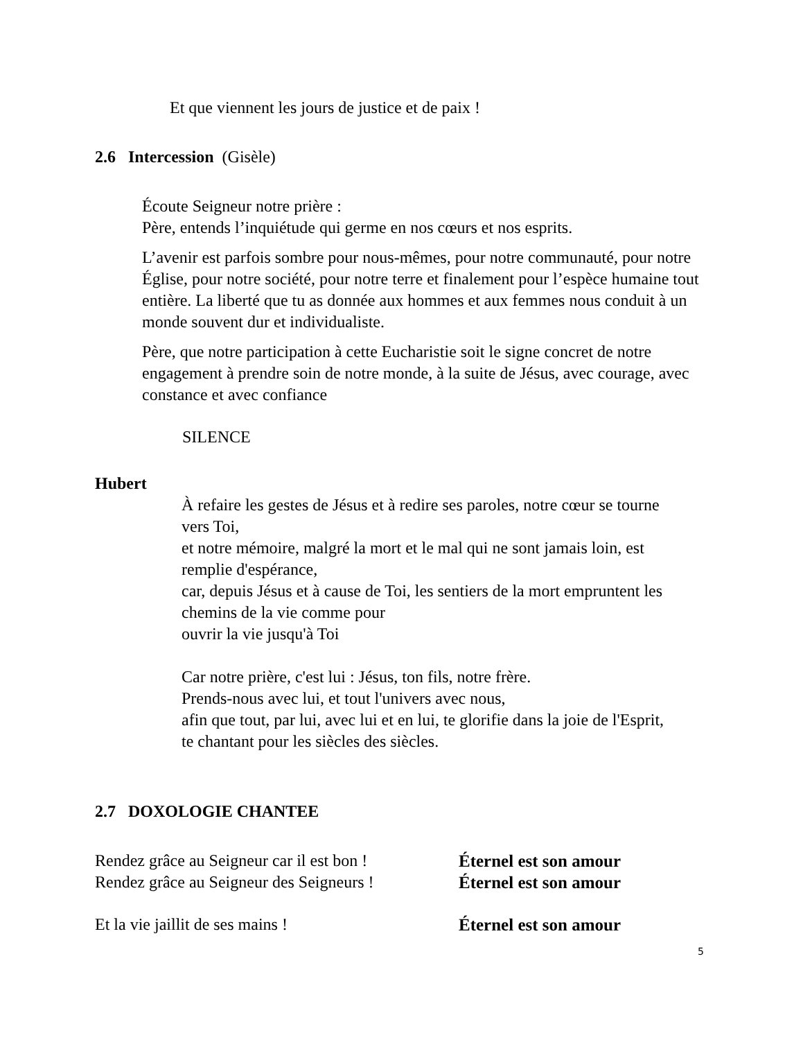Et que viennent les jours de justice et de paix !
2.6 Intercession (Gisèle)
Écoute Seigneur notre prière :
Père, entends l’inquiétude qui germe en nos cœurs et nos esprits.
L’avenir est parfois sombre pour nous-mêmes, pour notre communauté, pour notre Église, pour notre société, pour notre terre et finalement pour l’espèce humaine tout entière. La liberté que tu as donnée aux hommes et aux femmes nous conduit à un monde souvent dur et individualiste.
Père, que notre participation à cette Eucharistie soit le signe concret de notre engagement à prendre soin de notre monde, à la suite de Jésus, avec courage, avec constance et avec confiance
SILENCE
Hubert
À refaire les gestes de Jésus et à redire ses paroles, notre cœur se tourne vers Toi,
et notre mémoire, malgré la mort et le mal qui ne sont jamais loin, est remplie d'espérance,
car, depuis Jésus et à cause de Toi, les sentiers de la mort empruntent les chemins de la vie comme pour
ouvrir la vie jusqu'à Toi
Car notre prière, c'est lui : Jésus, ton fils, notre frère.
Prends-nous avec lui, et tout l'univers avec nous,
afin que tout, par lui, avec lui et en lui, te glorifie dans la joie de l'Esprit,
te chantant pour les siècles des siècles.
2.7 DOXOLOGIE CHANTEE
Rendez grâce au Seigneur car il est bon !
Éternel est son amour
Rendez grâce au Seigneur des Seigneurs !
Éternel est son amour
Et la vie jaillit de ses mains ! Éternel est son amour
5